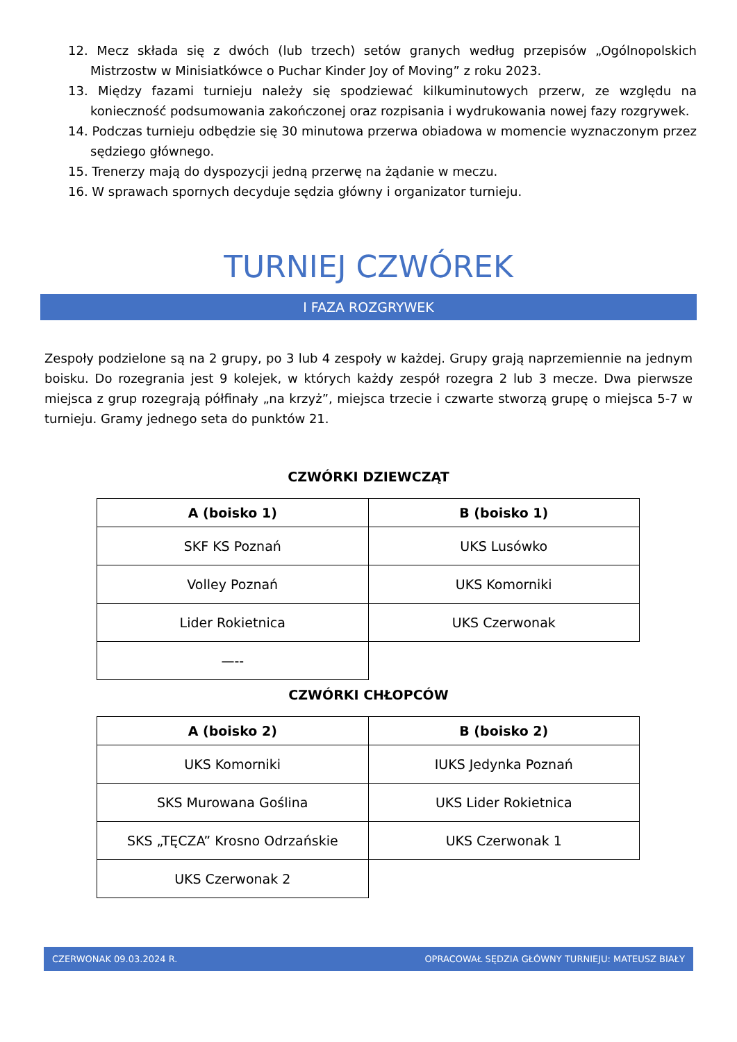12. Mecz składa się z dwóch (lub trzech) setów granych według przepisów „Ogólnopolskich Mistrzostw w Minisiatkówce o Puchar Kinder Joy of Moving” z roku 2023.
13. Między fazami turnieju należy się spodziewać kilkuminutowych przerw, ze względu na konieczność podsumowania zakończonej oraz rozpisania i wydrukowania nowej fazy rozgrywek.
14. Podczas turnieju odbędzie się 30 minutowa przerwa obiadowa w momencie wyznaczonym przez sędziego głównego.
15. Trenerzy mają do dyspozycji jedną przerwę na żądanie w meczu.
16. W sprawach spornych decyduje sędzia główny i organizator turnieju.
TURNIEJ CZWÓREK
I FAZA ROZGRYWEK
Zespoły podzielone są na 2 grupy, po 3 lub 4 zespoły w każdej. Grupy grają naprzemiennie na jednym boisku. Do rozegrania jest 9 kolejek, w których każdy zespół rozegra 2 lub 3 mecze. Dwa pierwsze miejsca z grup rozegrają półfinały „na krzyż”, miejsca trzecie i czwarte stworzą grupę o miejsca 5-7 w turnieju. Gramy jednego seta do punktów 21.
CZWÓRKI DZIEWCZĄT
| A (boisko 1) | B (boisko 1) |
| --- | --- |
| SKF KS Poznań | UKS Lusówko |
| Volley Poznań | UKS Komorniki |
| Lider Rokietnica | UKS Czerwonak |
| —-- | |
CZWÓRKI CHŁOPCÓW
| A (boisko 2) | B (boisko 2) |
| --- | --- |
| UKS Komorniki | IUKS Jedynka Poznań |
| SKS Murowana Goślina | UKS Lider Rokietnica |
| SKS „TĘCZA” Krosno Odrzańskie | UKS Czerwonak 1 |
| UKS Czerwonak 2 | |
CZERWONAK 09.03.2024 R. OPRACOWAŁ SĘDZIA GŁÓWNY TURNIEJU: MATEUSZ BIAŁY